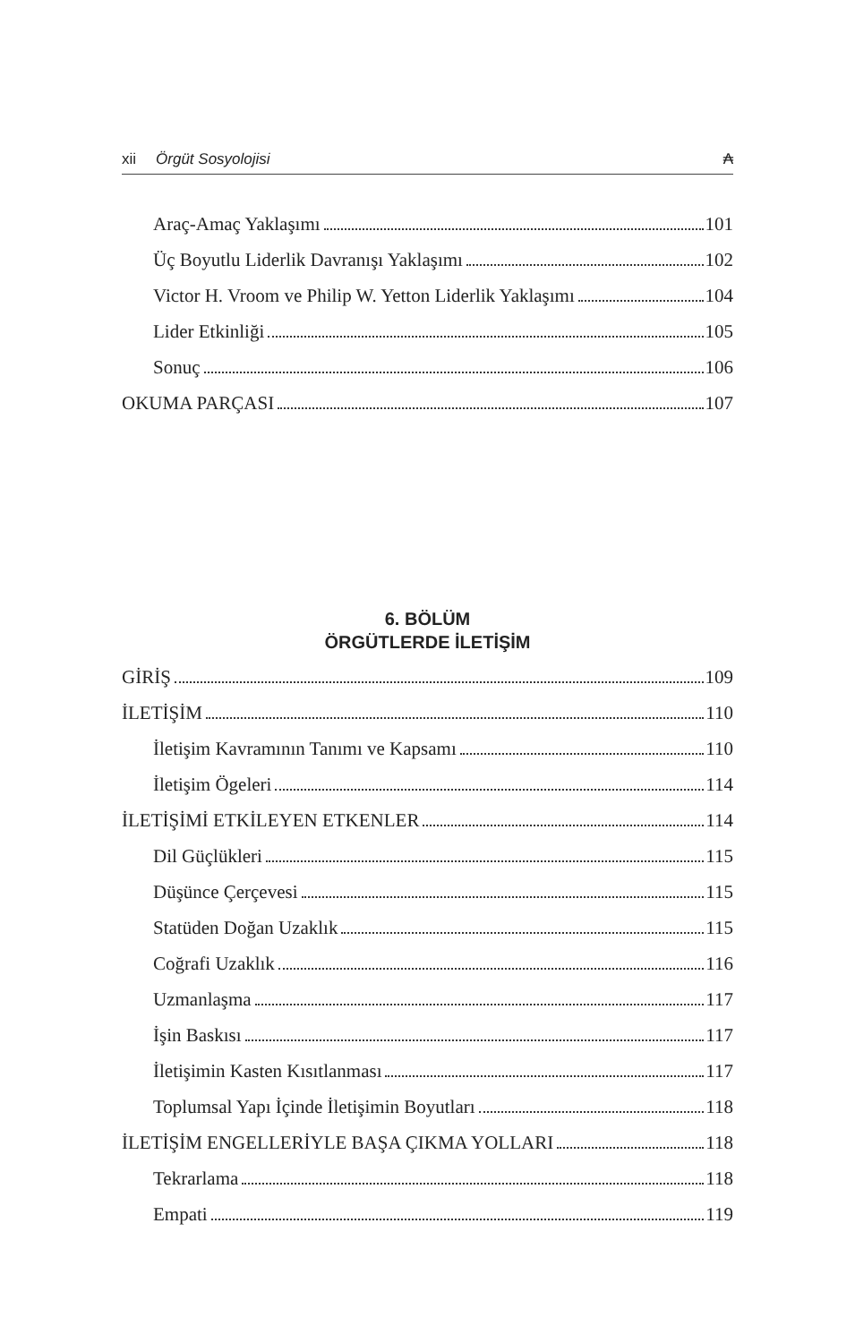xii Örgüt Sosyolojisi ₳
Araç-Amaç Yaklaşımı 101
Üç Boyutlu Liderlik Davranışı Yaklaşımı 102
Victor H. Vroom ve Philip W. Yetton Liderlik Yaklaşımı 104
Lider Etkinliği 105
Sonuç 106
OKUMA PARÇASI 107
6. BÖLÜM
ÖRGÜTLERDE İLETİŞİM
GİRİŞ 109
İLETİŞİM 110
İletişim Kavramının Tanımı ve Kapsamı 110
İletişim Ögeleri 114
İLETİŞİMİ ETKİLEYEN ETKENLER 114
Dil Güçlükleri 115
Düşünce Çerçevesi 115
Statüden Doğan Uzaklık 115
Coğrafi Uzaklık 116
Uzmanlaşma 117
İşin Baskısı 117
İletişimin Kasten Kısıtlanması 117
Toplumsal Yapı İçinde İletişimin Boyutları 118
İLETİŞİM ENGELLERİYLE BAŞA ÇIKMA YOLLARI 118
Tekrarlama 118
Empati 119